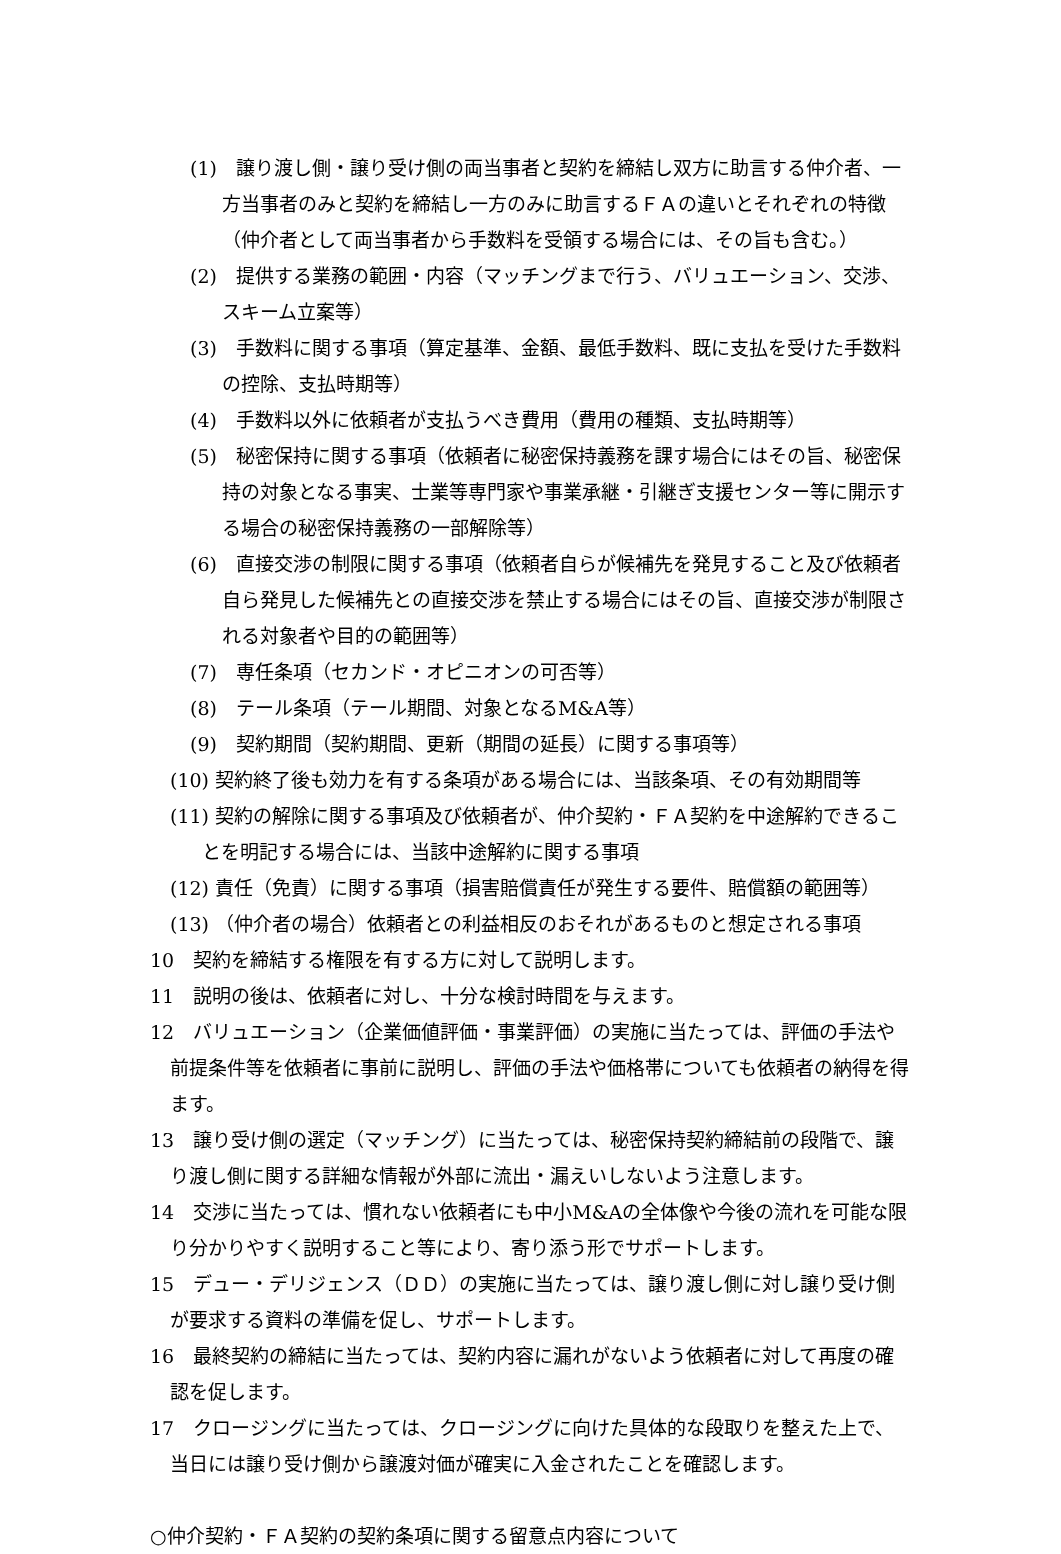(1)　譲り渡し側・譲り受け側の両当事者と契約を締結し双方に助言する仲介者、一方当事者のみと契約を締結し一方のみに助言するＦＡの違いとそれぞれの特徴（仲介者として両当事者から手数料を受領する場合には、その旨も含む。）
(2)　提供する業務の範囲・内容（マッチングまで行う、バリュエーション、交渉、スキーム立案等）
(3)　手数料に関する事項（算定基準、金額、最低手数料、既に支払を受けた手数料の控除、支払時期等）
(4)　手数料以外に依頼者が支払うべき費用（費用の種類、支払時期等）
(5)　秘密保持に関する事項（依頼者に秘密保持義務を課す場合にはその旨、秘密保持の対象となる事実、士業等専門家や事業承継・引継ぎ支援センター等に開示する場合の秘密保持義務の一部解除等）
(6)　直接交渉の制限に関する事項（依頼者自らが候補先を発見すること及び依頼者自ら発見した候補先との直接交渉を禁止する場合にはその旨、直接交渉が制限される対象者や目的の範囲等）
(7)　専任条項（セカンド・オピニオンの可否等）
(8)　テール条項（テール期間、対象となるM&A等）
(9)　契約期間（契約期間、更新（期間の延長）に関する事項等）
(10) 契約終了後も効力を有する条項がある場合には、当該条項、その有効期間等
(11) 契約の解除に関する事項及び依頼者が、仲介契約・ＦＡ契約を中途解約できることを明記する場合には、当該中途解約に関する事項
(12) 責任（免責）に関する事項（損害賠償責任が発生する要件、賠償額の範囲等）
(13) （仲介者の場合）依頼者との利益相反のおそれがあるものと想定される事項
10　契約を締結する権限を有する方に対して説明します。
11　説明の後は、依頼者に対し、十分な検討時間を与えます。
12　バリュエーション（企業価値評価・事業評価）の実施に当たっては、評価の手法や前提条件等を依頼者に事前に説明し、評価の手法や価格帯についても依頼者の納得を得ます。
13　譲り受け側の選定（マッチング）に当たっては、秘密保持契約締結前の段階で、譲り渡し側に関する詳細な情報が外部に流出・漏えいしないよう注意します。
14　交渉に当たっては、慣れない依頼者にも中小M&Aの全体像や今後の流れを可能な限り分かりやすく説明すること等により、寄り添う形でサポートします。
15　デュー・デリジェンス（ＤＤ）の実施に当たっては、譲り渡し側に対し譲り受け側が要求する資料の準備を促し、サポートします。
16　最終契約の締結に当たっては、契約内容に漏れがないよう依頼者に対して再度の確認を促します。
17　クロージングに当たっては、クロージングに向けた具体的な段取りを整えた上で、当日には譲り受け側から譲渡対価が確実に入金されたことを確認します。
○仲介契約・ＦＡ契約の契約条項に関する留意点内容について